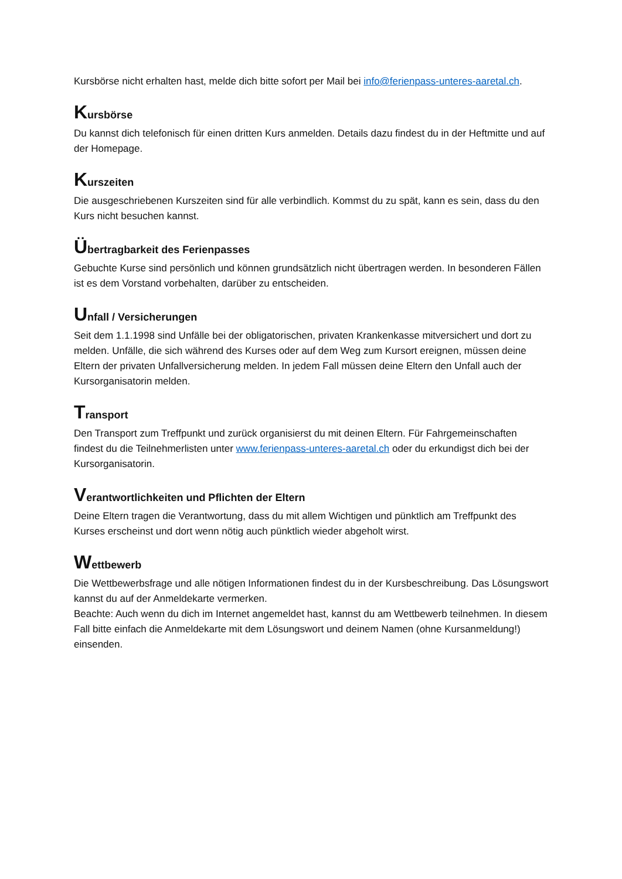Kursbörse nicht erhalten hast, melde dich bitte sofort per Mail bei info@ferienpass-unteres-aaretal.ch.
Kursbörse
Du kannst dich telefonisch für einen dritten Kurs anmelden. Details dazu findest du in der Heftmitte und auf der Homepage.
Kurszeiten
Die ausgeschriebenen Kurszeiten sind für alle verbindlich. Kommst du zu spät, kann es sein, dass du den Kurs nicht besuchen kannst.
Übertragbarkeit des Ferienpasses
Gebuchte Kurse sind persönlich und können grundsätzlich nicht übertragen werden. In besonderen Fällen ist es dem Vorstand vorbehalten, darüber zu entscheiden.
Unfall / Versicherungen
Seit dem 1.1.1998 sind Unfälle bei der obligatorischen, privaten Krankenkasse mitversichert und dort zu melden. Unfälle, die sich während des Kurses oder auf dem Weg zum Kursort ereignen, müssen deine Eltern der privaten Unfallversicherung melden. In jedem Fall müssen deine Eltern den Unfall auch der Kursorganisatorin melden.
Transport
Den Transport zum Treffpunkt und zurück organisierst du mit deinen Eltern. Für Fahrgemeinschaften findest du die Teilnehmerlisten unter www.ferienpass-unteres-aaretal.ch oder du erkundigst dich bei der Kursorganisatorin.
Verantwortlichkeiten und Pflichten der Eltern
Deine Eltern tragen die Verantwortung, dass du mit allem Wichtigen und pünktlich am Treffpunkt des Kurses erscheinst und dort wenn nötig auch pünktlich wieder abgeholt wirst.
Wettbewerb
Die Wettbewerbsfrage und alle nötigen Informationen findest du in der Kursbeschreibung. Das Lösungswort kannst du auf der Anmeldekarte vermerken.
Beachte: Auch wenn du dich im Internet angemeldet hast, kannst du am Wettbewerb teilnehmen. In diesem Fall bitte einfach die Anmeldekarte mit dem Lösungswort und deinem Namen (ohne Kursanmeldung!) einsenden.